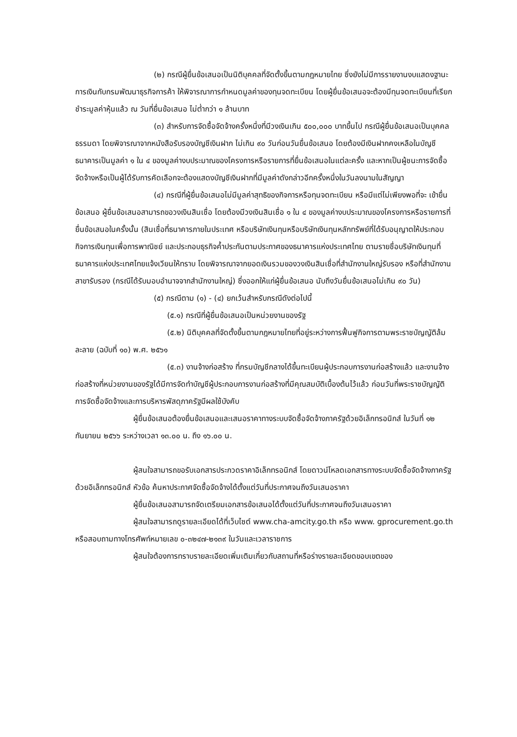(๒) กรณีผู้ยื่นข้อเสนอเป็นนิติบุคคลที่จัดตั้งขึ้นตามกฎหมายไทย ซึ่งยังไม่มีการรายงานงบแสดงฐานะการเงินกับกรมพัฒนาธุรกิจการค้า ให้พิจารณาการกำหนดมูลค่าของทุนจดทะเบียน โดยผู้ยื่นข้อเสนอจะต้องมีทุนจดทะเบียนที่เรียกชำระมูลค่าหุ้นแล้ว ณ วันที่ยื่นข้อเสนอ ไม่ต่ำกว่า ๑ ล้านบาท
(๓) สำหรับการจัดซื้อจัดจ้างครั้งหนึ่งที่มีวงเงินเกิน ๕๐๐,๐๐๐ บาทขึ้นไป กรณีผู้ยื่นข้อเสนอเป็นบุคคลธรรมดา โดยพิจารณาจากหนังสือรับรองบัญชีเงินฝาก ไม่เกิน ๙๐ วันก่อนวันยื่นข้อเสนอ โดยต้องมีเงินฝากคงเหลือในบัญชีธนาคารเป็นมูลค่า ๑ ใน ๔ ของมูลค่างบประมาณของโครงการหรือรายการที่ยื่นข้อเสนอในแต่ละครั้ง และหากเป็นผู้ชนะการจัดซื้อจัดจ้างหรือเป็นผู้ได้รับการคัดเลือกจะต้องแสดงบัญชีเงินฝากที่มีมูลค่าดังกล่าวอีกครั้งหนึ่งในวันลงนามในสัญญา
(๔) กรณีที่ผู้ยื่นข้อเสนอไม่มีมูลค่าสุทธิของกิจการหรือทุนจดทะเบียน หรือมีแต่ไม่เพียงพอที่จะ เข้ายื่นข้อเสนอ ผู้ยื่นข้อเสนอสามารถขอวงเงินสินเชื่อ โดยต้องมีวงเงินสินเชื่อ ๑ ใน ๔ ของมูลค่างบประมาณของโครงการหรือรายการที่ยื่นข้อเสนอในครั้งนั้น (สินเชื่อที่ธนาคารภายในประเทศ หรือบริษัทเงินทุนหรือบริษัทเงินทุนหลักทรัพย์ที่ได้รับอนุญาตให้ประกอบกิจการเงินทุนเพื่อการพาณิชย์ และประกอบธุรกิจค้ำประกันตามประกาศของธนาคารแห่งประเทศไทย ตามรายชื่อบริษัทเงินทุนที่ธนาคารแห่งประเทศไทยแจ้งเวียนให้ทราบ โดยพิจารณาจากยอดเงินรวมของวงเงินสินเชื่อที่สำนักงานใหญ่รับรอง หรือที่สำนักงานสาขารับรอง (กรณีได้รับมอบอำนาจจากสำนักงานใหญ่) ซึ่งออกให้แก่ผู้ยื่นข้อเสนอ นับถึงวันยื่นข้อเสนอไม่เกิน ๙๐ วัน)
(๕) กรณีตาม (๑) - (๔) ยกเว้นสำหรับกรณีดังต่อไปนี้
(๕.๑) กรณีที่ผู้ยื่นข้อเสนอเป็นหน่วยงานของรัฐ
(๕.๒) นิติบุคคลที่จัดตั้งขึ้นตามกฎหมายไทยที่อยู่ระหว่างการฟื้นฟูกิจการตามพระราชบัญญัติล้มละลาย (ฉบับที่ ๑๐) พ.ศ. ๒๕๖๑
(๕.๓) งานจ้างก่อสร้าง ที่กรมบัญชีกลางได้ขึ้นทะเบียนผู้ประกอบการงานก่อสร้างแล้ว และงานจ้างก่อสร้างที่หน่วยงานของรัฐได้มีการจัดทำบัญชีผู้ประกอบการงานก่อสร้างที่มีคุณสมบัติเบื้องต้นไว้แล้ว ก่อนวันที่พระราชบัญญัติการจัดซื้อจัดจ้างและการบริหารพัสดุภาครัฐมีผลใช้บังคับ
ผู้ยื่นข้อเสนอต้องยื่นข้อเสนอและเสนอราคาทางระบบจัดซื้อจัดจ้างภาครัฐด้วยอิเล็กทรอนิกส์ ในวันที่ ๑๒ กันยายน ๒๕๖๖ ระหว่างเวลา ๑๓.๐๐ น. ถึง ๑๖.๐๐ น.
ผู้สนใจสามารถขอรับเอกสารประกวดราคาอิเล็กทรอนิกส์ โดยดาวน์โหลดเอกสารทางระบบจัดซื้อจัดจ้างภาครัฐด้วยอิเล็กทรอนิกส์ หัวข้อ ค้นหาประกาศจัดซื้อจัดจ้างได้ตั้งแต่วันที่ประกาศจนถึงวันเสนอราคา
ผู้ยื่นข้อเสนอสามารถจัดเตรียมเอกสารข้อเสนอได้ตั้งแต่วันที่ประกาศจนถึงวันเสนอราคา
ผู้สนใจสามารถดูรายละเอียดได้ที่เว็บไซต์ www.cha-amcity.go.th หรือ www. gprocurement.go.th หรือสอบถามทางโทรศัพท์หมายเลข ๐-๓๒๔๗-๒๑๓๙ ในวันและเวลาราชการ
ผู้สนใจต้องการทราบรายละเอียดเพิ่มเติมเกี่ยวกับสถานที่หรือร่างรายละเอียดขอบเขตของ